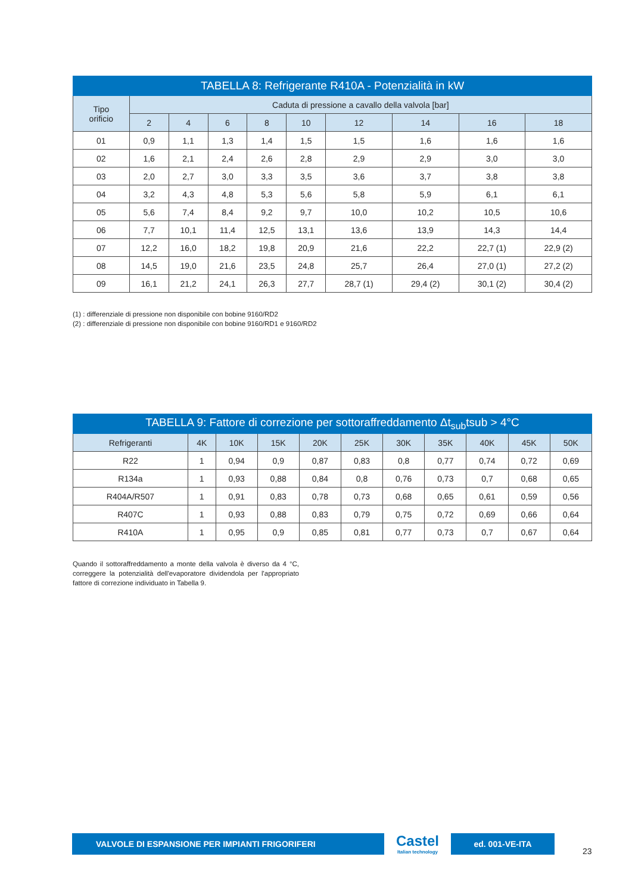| TABELLA 8: Refrigerante R410A - Potenzialità in kW | | | | | | | | | |
| --- | --- | --- | --- | --- | --- | --- | --- | --- | --- |
| Tipo orificio | Caduta di pressione a cavallo della valvola [bar] | | | | | | | | |
| | 2 | 4 | 6 | 8 | 10 | 12 | 14 | 16 | 18 |
| 01 | 0,9 | 1,1 | 1,3 | 1,4 | 1,5 | 1,5 | 1,6 | 1,6 | 1,6 |
| 02 | 1,6 | 2,1 | 2,4 | 2,6 | 2,8 | 2,9 | 2,9 | 3,0 | 3,0 |
| 03 | 2,0 | 2,7 | 3,0 | 3,3 | 3,5 | 3,6 | 3,7 | 3,8 | 3,8 |
| 04 | 3,2 | 4,3 | 4,8 | 5,3 | 5,6 | 5,8 | 5,9 | 6,1 | 6,1 |
| 05 | 5,6 | 7,4 | 8,4 | 9,2 | 9,7 | 10,0 | 10,2 | 10,5 | 10,6 |
| 06 | 7,7 | 10,1 | 11,4 | 12,5 | 13,1 | 13,6 | 13,9 | 14,3 | 14,4 |
| 07 | 12,2 | 16,0 | 18,2 | 19,8 | 20,9 | 21,6 | 22,2 | 22,7 (1) | 22,9 (2) |
| 08 | 14,5 | 19,0 | 21,6 | 23,5 | 24,8 | 25,7 | 26,4 | 27,0 (1) | 27,2 (2) |
| 09 | 16,1 | 21,2 | 24,1 | 26,3 | 27,7 | 28,7 (1) | 29,4 (2) | 30,1 (2) | 30,4 (2) |
(1) : differenziale di pressione non disponibile con bobine 9160/RD2
(2) : differenziale di pressione non disponibile con bobine 9160/RD1 e 9160/RD2
| TABELLA 9: Fattore di correzione per sottoraffreddamento Δt<sub>sub</sub>tsub > 4°C | | | | | | | | | | |
| --- | --- | --- | --- | --- | --- | --- | --- | --- | --- | --- |
| Refrigeranti | 4K | 10K | 15K | 20K | 25K | 30K | 35K | 40K | 45K | 50K |
| R22 | 1 | 0,94 | 0,9 | 0,87 | 0,83 | 0,8 | 0,77 | 0,74 | 0,72 | 0,69 |
| R134a | 1 | 0,93 | 0,88 | 0,84 | 0,8 | 0,76 | 0,73 | 0,7 | 0,68 | 0,65 |
| R404A/R507 | 1 | 0,91 | 0,83 | 0,78 | 0,73 | 0,68 | 0,65 | 0,61 | 0,59 | 0,56 |
| R407C | 1 | 0,93 | 0,88 | 0,83 | 0,79 | 0,75 | 0,72 | 0,69 | 0,66 | 0,64 |
| R410A | 1 | 0,95 | 0,9 | 0,85 | 0,81 | 0,77 | 0,73 | 0,7 | 0,67 | 0,64 |
Quando il sottoraffreddamento a monte della valvola è diverso da 4 °C, correggere la potenzialità dell'evaporatore dividendola per l'appropriato fattore di correzione individuato in Tabella 9.
VALVOLE DI ESPANSIONE PER IMPIANTI FRIGORIFERI
Castel
Italian technology
ed. 001-VE-ITA
23